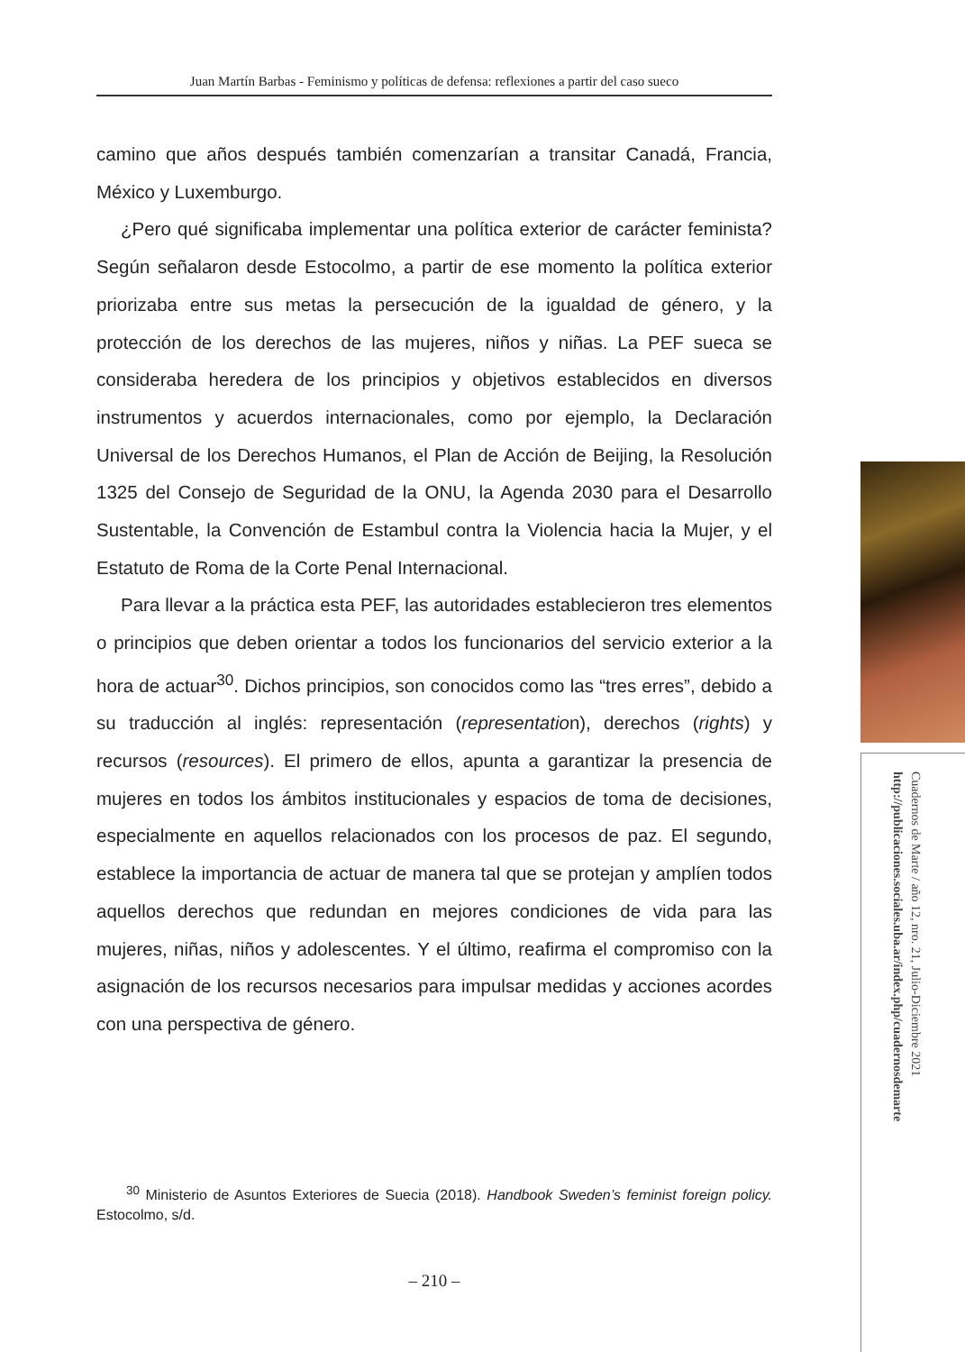Juan Martín Barbas - Feminismo y políticas de defensa: reflexiones a partir del caso sueco
camino que años después también comenzarían a transitar Canadá, Francia, México y Luxemburgo.
¿Pero qué significaba implementar una política exterior de carácter feminista? Según señalaron desde Estocolmo, a partir de ese momento la política exterior priorizaba entre sus metas la persecución de la igualdad de género, y la protección de los derechos de las mujeres, niños y niñas. La PEF sueca se consideraba heredera de los principios y objetivos establecidos en diversos instrumentos y acuerdos internacionales, como por ejemplo, la Declaración Universal de los Derechos Humanos, el Plan de Acción de Beijing, la Resolución 1325 del Consejo de Seguridad de la ONU, la Agenda 2030 para el Desarrollo Sustentable, la Convención de Estambul contra la Violencia hacia la Mujer, y el Estatuto de Roma de la Corte Penal Internacional.
Para llevar a la práctica esta PEF, las autoridades establecieron tres elementos o principios que deben orientar a todos los funcionarios del servicio exterior a la hora de actuar<sup>30</sup>. Dichos principios, son conocidos como las “tres erres”, debido a su traducción al inglés: representación (representation), derechos (rights) y recursos (resources). El primero de ellos, apunta a garantizar la presencia de mujeres en todos los ámbitos institucionales y espacios de toma de decisiones, especialmente en aquellos relacionados con los procesos de paz. El segundo, establece la importancia de actuar de manera tal que se protejan y amplíen todos aquellos derechos que redundan en mejores condiciones de vida para las mujeres, niñas, niños y adolescentes. Y el último, reafirma el compromiso con la asignación de los recursos necesarios para impulsar medidas y acciones acordes con una perspectiva de género.
<sup>30</sup> Ministerio de Asuntos Exteriores de Suecia (2018). Handbook Sweden’s feminist foreign policy. Estocolmo, s/d.
– 210 –
Cuadernos de Marte / año 12, nro. 21, Julio-Diciembre 2021
http://publicaciones.sociales.uba.ar/index.php/cuadernosdemarte